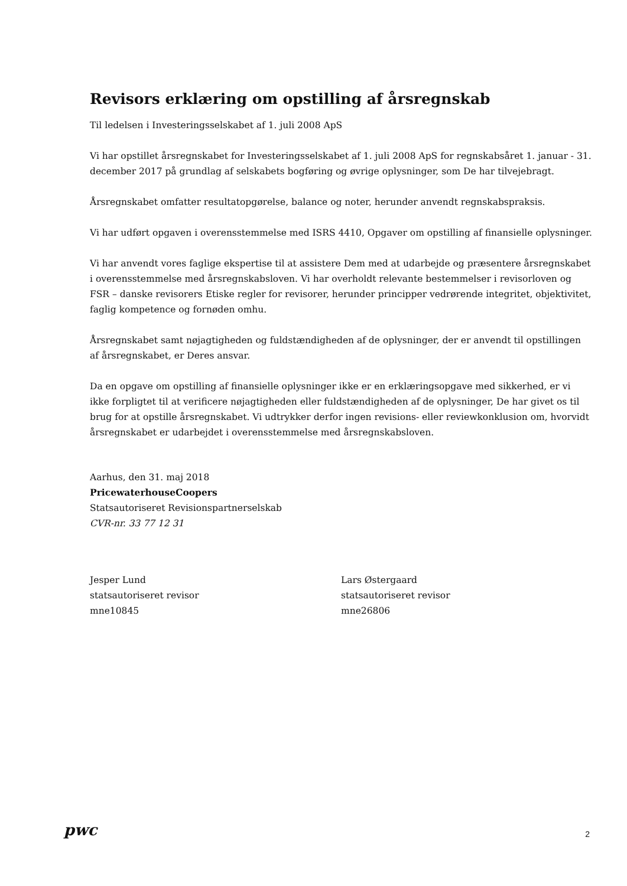Revisors erklæring om opstilling af årsregnskab
Til ledelsen i Investeringsselskabet af 1. juli 2008 ApS
Vi har opstillet årsregnskabet for Investeringsselskabet af 1. juli 2008 ApS for regnskabsåret 1. januar - 31. december 2017 på grundlag af selskabets bogføring og øvrige oplysninger, som De har tilvejebragt.
Årsregnskabet omfatter resultatopgørelse, balance og noter, herunder anvendt regnskabspraksis.
Vi har udført opgaven i overensstemmelse med ISRS 4410, Opgaver om opstilling af finansielle oplysninger.
Vi har anvendt vores faglige ekspertise til at assistere Dem med at udarbejde og præsentere årsregnskabet i overensstemmelse med årsregnskabsloven. Vi har overholdt relevante bestemmelser i revisorloven og FSR – danske revisorers Etiske regler for revisorer, herunder principper vedrørende integritet, objektivitet, faglig kompetence og fornøden omhu.
Årsregnskabet samt nøjagtigheden og fuldstændigheden af de oplysninger, der er anvendt til opstillingen af årsregnskabet, er Deres ansvar.
Da en opgave om opstilling af finansielle oplysninger ikke er en erklæringsopgave med sikkerhed, er vi ikke forpligtet til at verificere nøjagtigheden eller fuldstændigheden af de oplysninger, De har givet os til brug for at opstille årsregnskabet. Vi udtrykker derfor ingen revisions- eller reviewkonklusion om, hvorvidt årsregnskabet er udarbejdet i overensstemmelse med årsregnskabsloven.
Aarhus, den 31. maj 2018
PricewaterhouseCoopers
Statsautoriseret Revisionspartnerselskab
CVR-nr. 33 77 12 31
Jesper Lund
statsautoriseret revisor
mne10845
Lars Østergaard
statsautoriseret revisor
mne26806
pwc 2